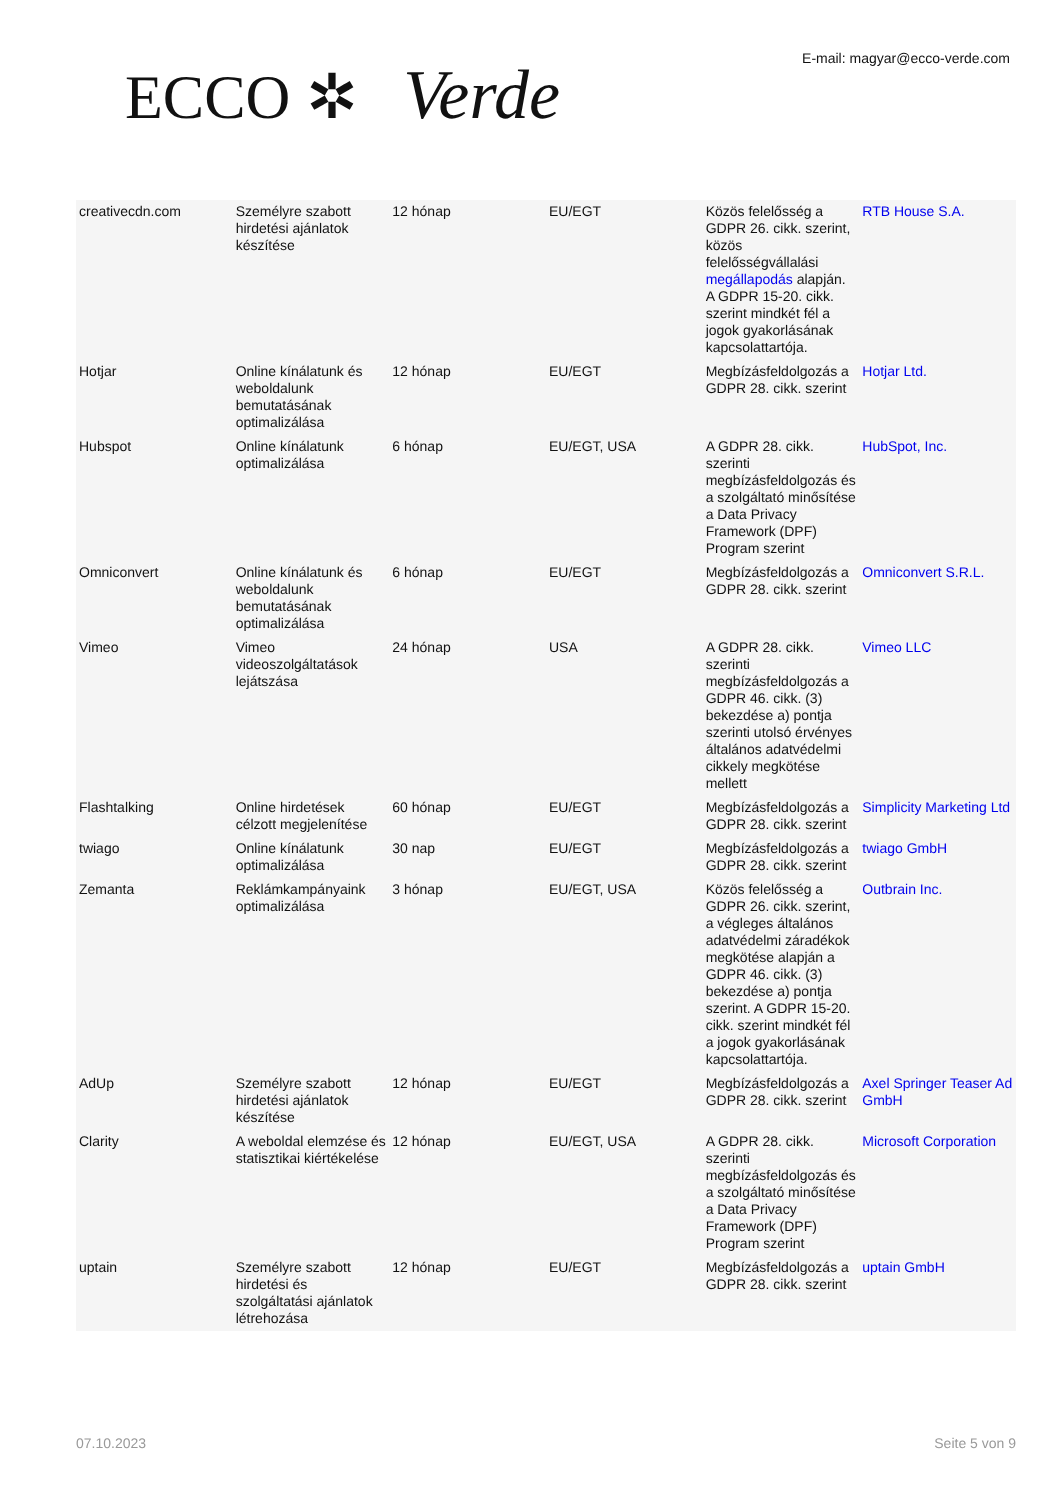ECCO ✲ Verde E-mail: magyar@ecco-verde.com
| creativecdn.com | Személyre szabott hirdetési ajánlatok készítése | 12 hónap | EU/EGT | Közös felelősség a GDPR 26. cikk. szerint, közös felelősségvállalási megállapodás alapján. A GDPR 15-20. cikk. szerint mindkét fél a jogok gyakorlásának kapcsolattartója. | RTB House S.A. |
| Hotjar | Online kínálatunk és weboldalunk bemutatásának optimalizálása | 12 hónap | EU/EGT | Megbízásfeldolgozás a GDPR 28. cikk. szerint | Hotjar Ltd. |
| Hubspot | Online kínálatunk optimalizálása | 6 hónap | EU/EGT, USA | A GDPR 28. cikk. szerinti megbízásfeldolgozás és a szolgáltató minősítése a Data Privacy Framework (DPF) Program szerint | HubSpot, Inc. |
| Omniconvert | Online kínálatunk és weboldalunk bemutatásának optimalizálása | 6 hónap | EU/EGT | Megbízásfeldolgozás a GDPR 28. cikk. szerint | Omniconvert S.R.L. |
| Vimeo | Vimeo videoszolgáltatások lejátszása | 24 hónap | USA | A GDPR 28. cikk. szerinti megbízásfeldolgozás a GDPR 46. cikk. (3) bekezdése a) pontja szerinti utolsó érvényes általános adatvédelmi cikkely megkötése mellett | Vimeo LLC |
| Flashtalking | Online hirdetések célzott megjelenítése | 60 hónap | EU/EGT | Megbízásfeldolgozás a GDPR 28. cikk. szerint | Simplicity Marketing Ltd |
| twiago | Online kínálatunk optimalizálása | 30 nap | EU/EGT | Megbízásfeldolgozás a GDPR 28. cikk. szerint | twiago GmbH |
| Zemanta | Reklámkampányaink optimalizálása | 3 hónap | EU/EGT, USA | Közös felelősség a GDPR 26. cikk. szerint, a végleges általános adatvédelmi záradékok megkötése alapján a GDPR 46. cikk. (3) bekezdése a) pontja szerint. A GDPR 15-20. cikk. szerint mindkét fél a jogok gyakorlásának kapcsolattartója. | Outbrain Inc. |
| AdUp | Személyre szabott hirdetési ajánlatok készítése | 12 hónap | EU/EGT | Megbízásfeldolgozás a GDPR 28. cikk. szerint | Axel Springer Teaser Ad GmbH |
| Clarity | A weboldal elemzése és statisztikai kiértékelése | 12 hónap | EU/EGT, USA | A GDPR 28. cikk. szerinti megbízásfeldolgozás és a szolgáltató minősítése a Data Privacy Framework (DPF) Program szerint | Microsoft Corporation |
| uptain | Személyre szabott hirdetési és szolgáltatási ajánlatok létrehozása | 12 hónap | EU/EGT | Megbízásfeldolgozás a GDPR 28. cikk. szerint | uptain GmbH |
07.10.2023 Seite 5 von 9